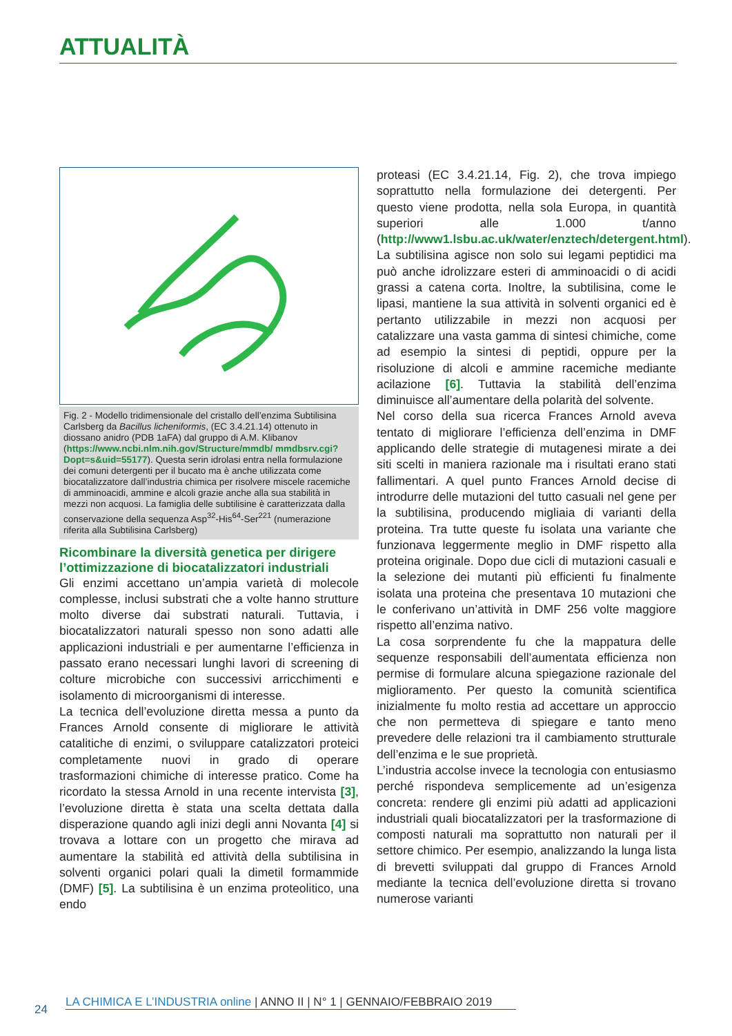ATTUALITÀ
Fig. 2 - Modello tridimensionale del cristallo dell’enzima Subtilisina Carlsberg da Bacillus licheniformis, (EC 3.4.21.14) ottenuto in diossano anidro (PDB 1aFA) dal gruppo di A.M. Klibanov (https://www.ncbi.nlm.nih.gov/Structure/mmdb/ mmdbsrv.cgi?Dopt=s&uid=55177). Questa serin idrolasi entra nella formulazione dei comuni detergenti per il bucato ma è anche utilizzata come biocatalizzatore dall’industria chimica per risolvere miscele racemiche di amminoacidi, ammine e alcoli grazie anche alla sua stabilità in mezzi non acquosi. La famiglia delle subtilisine è caratterizzata dalla conservazione della sequenza Asp<sup>32</sup>-His<sup>64</sup>-Ser<sup>221</sup> (numerazione riferita alla Subtilisina Carlsberg)
Ricombinare la diversità genetica per dirigere l’ottimizzazione di biocatalizzatori industriali
Gli enzimi accettano un’ampia varietà di molecole complesse, inclusi substrati che a volte hanno strutture molto diverse dai substrati naturali. Tuttavia, i biocatalizzatori naturali spesso non sono adatti alle applicazioni industriali e per aumentarne l’efficienza in passato erano necessari lunghi lavori di screening di colture microbiche con successivi arricchimenti e isolamento di microorganismi di interesse.
La tecnica dell’evoluzione diretta messa a punto da Frances Arnold consente di migliorare le attività catalitiche di enzimi, o sviluppare catalizzatori proteici completamente nuovi in grado di operare trasformazioni chimiche di interesse pratico. Come ha ricordato la stessa Arnold in una recente intervista [3], l’evoluzione diretta è stata una scelta dettata dalla disperazione quando agli inizi degli anni Novanta [4] si trovava a lottare con un progetto che mirava ad aumentare la stabilità ed attività della subtilisina in solventi organici polari quali la dimetil formammide (DMF) [5]. La subtilisina è un enzima proteolitico, una endo
proteasi (EC 3.4.21.14, Fig. 2), che trova impiego soprattutto nella formulazione dei detergenti. Per questo viene prodotta, nella sola Europa, in quantità superiori alle 1.000 t/anno (http://www1.lsbu.ac.uk/water/enztech/detergent.html).
La subtilisina agisce non solo sui legami peptidici ma può anche idrolizzare esteri di amminoacidi o di acidi grassi a catena corta. Inoltre, la subtilisina, come le lipasi, mantiene la sua attività in solventi organici ed è pertanto utilizzabile in mezzi non acquosi per catalizzare una vasta gamma di sintesi chimiche, come ad esempio la sintesi di peptidi, oppure per la risoluzione di alcoli e ammine racemiche mediante acilazione [6]. Tuttavia la stabilità dell’enzima diminuisce all’aumentare della polarità del solvente.
Nel corso della sua ricerca Frances Arnold aveva tentato di migliorare l’efficienza dell’enzima in DMF applicando delle strategie di mutagenesi mirate a dei siti scelti in maniera razionale ma i risultati erano stati fallimentari. A quel punto Frances Arnold decise di introdurre delle mutazioni del tutto casuali nel gene per la subtilisina, producendo migliaia di varianti della proteina. Tra tutte queste fu isolata una variante che funzionava leggermente meglio in DMF rispetto alla proteina originale. Dopo due cicli di mutazioni casuali e la selezione dei mutanti più efficienti fu finalmente isolata una proteina che presentava 10 mutazioni che le conferivano un’attività in DMF 256 volte maggiore rispetto all’enzima nativo.
La cosa sorprendente fu che la mappatura delle sequenze responsabili dell’aumentata efficienza non permise di formulare alcuna spiegazione razionale del miglioramento. Per questo la comunità scientifica inizialmente fu molto restia ad accettare un approccio che non permetteva di spiegare e tanto meno prevedere delle relazioni tra il cambiamento strutturale dell’enzima e le sue proprietà.
L’industria accolse invece la tecnologia con entusiasmo perché rispondeva semplicemente ad un’esigenza concreta: rendere gli enzimi più adatti ad applicazioni industriali quali biocatalizzatori per la trasformazione di composti naturali ma soprattutto non naturali per il settore chimico. Per esempio, analizzando la lunga lista di brevetti sviluppati dal gruppo di Frances Arnold mediante la tecnica dell’evoluzione diretta si trovano numerose varianti
LA CHIMICA E L’INDUSTRIA online | ANNO II | N° 1 | GENNAIO/FEBBRAIO 2019
24